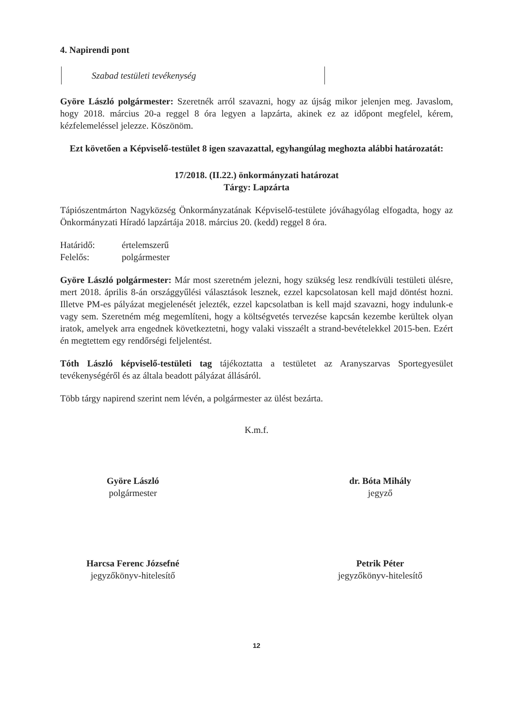4. Napirendi pont
Szabad testületi tevékenység
Györe László polgármester: Szeretnék arról szavazni, hogy az újság mikor jelenjen meg. Javaslom, hogy 2018. március 20-a reggel 8 óra legyen a lapzárta, akinek ez az időpont megfelel, kérem, kézfelemeléssel jelezze. Köszönöm.
Ezt követően a Képviselő-testület 8 igen szavazattal, egyhangúlag meghozta alábbi határozatát:
17/2018. (II.22.) önkormányzati határozat
Tárgy: Lapzárta
Tápiószentmárton Nagyközség Önkormányzatának Képviselő-testülete jóváhagyólag elfogadta, hogy az Önkormányzati Híradó lapzártája 2018. március 20. (kedd) reggel 8 óra.
Határidő: értelemszerű
Felelős: polgármester
Györe László polgármester: Már most szeretném jelezni, hogy szükség lesz rendkívüli testületi ülésre, mert 2018. április 8-án országgyűlési választások lesznek, ezzel kapcsolatosan kell majd döntést hozni. Illetve PM-es pályázat megjelenését jelezték, ezzel kapcsolatban is kell majd szavazni, hogy indulunk-e vagy sem. Szeretném még megemlíteni, hogy a költségvetés tervezése kapcsán kezembe kerültek olyan iratok, amelyek arra engednek következtetni, hogy valaki visszaélt a strand-bevételekkel 2015-ben. Ezért én megtettem egy rendőrségi feljelentést.
Tóth László képviselő-testületi tag tájékoztatta a testületet az Aranyszarvas Sportegyesület tevékenységéről és az általa beadott pályázat állásáról.
Több tárgy napirend szerint nem lévén, a polgármester az ülést bezárta.
K.m.f.
Györe László
polgármester
dr. Bóta Mihály
jegyző
Harcsa Ferenc Józsefné
jegyzőkönyv-hitelesítő
Petrik Péter
jegyzőkönyv-hitelesítő
12